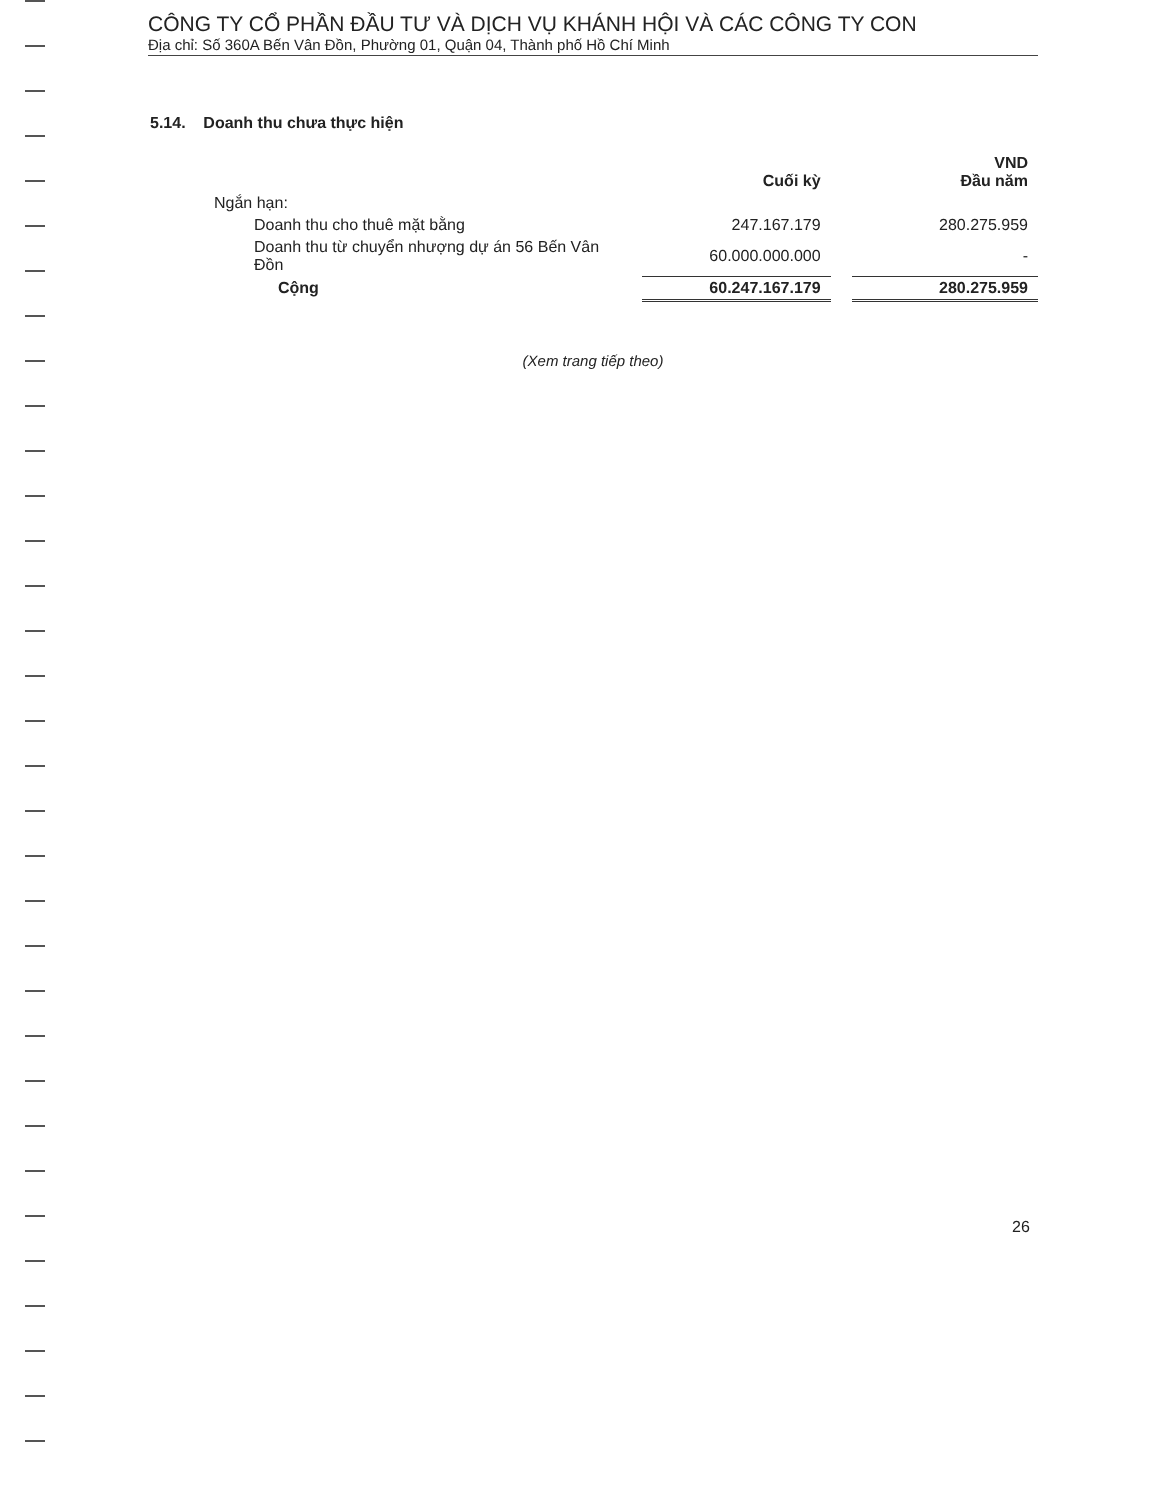CÔNG TY CỔ PHẦN ĐẦU TƯ VÀ DỊCH VỤ KHÁNH HỘI VÀ CÁC CÔNG TY CON
Địa chỉ: Số 360A Bến Vân Đồn, Phường 01, Quận 04, Thành phố Hồ Chí Minh
5.14. Doanh thu chưa thực hiện
| | Cuối kỳ | | VND Đầu năm |
| Ngắn hạn: | | | |
| Doanh thu cho thuê mặt bằng | 247.167.179 | | 280.275.959 |
| Doanh thu từ chuyển nhượng dự án 56 Bến Vân Đồn | 60.000.000.000 | | - |
| Cộng | 60.247.167.179 | | 280.275.959 |
(Xem trang tiếp theo)
26